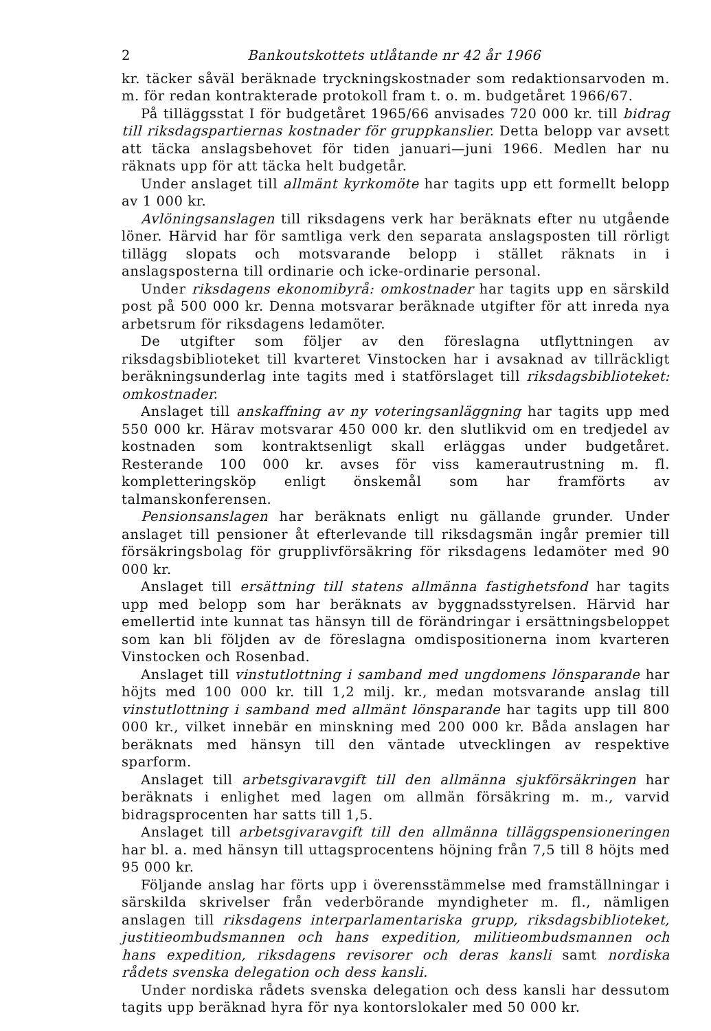2 Bankoutskottets utlåtande nr 42 år 1966
kr. täcker såväl beräknade tryckningskostnader som redaktionsarvoden m. m. för redan kontrakterade protokoll fram t. o. m. budgetåret 1966/67.
På tilläggsstat I för budgetåret 1965/66 anvisades 720 000 kr. till bidrag till riksdagspartiernas kostnader för gruppkanslier. Detta belopp var avsett att täcka anslagsbehovet för tiden januari—juni 1966. Medlen har nu räknats upp för att täcka helt budgetår.
Under anslaget till allmänt kyrkomöte har tagits upp ett formellt belopp av 1 000 kr.
Avlöningsanslagen till riksdagens verk har beräknats efter nu utgående löner. Härvid har för samtliga verk den separata anslagsposten till rörligt tillägg slopats och motsvarande belopp i stället räknats in i anslagsposterna till ordinarie och icke-ordinarie personal.
Under riksdagens ekonomibyrå: omkostnader har tagits upp en särskild post på 500 000 kr. Denna motsvarar beräknade utgifter för att inreda nya arbetsrum för riksdagens ledamöter.
De utgifter som följer av den föreslagna utflyttningen av riksdagsbiblioteket till kvarteret Vinstocken har i avsaknad av tillräckligt beräkningsunderlag inte tagits med i statförslaget till riksdagsbiblioteket: omkostnader.
Anslaget till anskaffning av ny voteringsanläggning har tagits upp med 550 000 kr. Härav motsvarar 450 000 kr. den slutlikvid om en tredjedel av kostnaden som kontraktsenligt skall erläggas under budgetåret. Resterande 100 000 kr. avses för viss kamerautrustning m. fl. kompletteringsköp enligt önskemål som har framförts av talmanskonferensen.
Pensionsanslagen har beräknats enligt nu gällande grunder. Under anslaget till pensioner åt efterlevande till riksdagsmän ingår premier till försäkringsbolag för grupplivförsäkring för riksdagens ledamöter med 90 000 kr.
Anslaget till ersättning till statens allmänna fastighetsfond har tagits upp med belopp som har beräknats av byggnadsstyrelsen. Härvid har emellertid inte kunnat tas hänsyn till de förändringar i ersättningsbeloppet som kan bli följden av de föreslagna omdispositionerna inom kvarteren Vinstocken och Rosenbad.
Anslaget till vinstutlottning i samband med ungdomens lönsparande har höjts med 100 000 kr. till 1,2 milj. kr., medan motsvarande anslag till vinstutlottning i samband med allmänt lönsparande har tagits upp till 800 000 kr., vilket innebär en minskning med 200 000 kr. Båda anslagen har beräknats med hänsyn till den väntade utvecklingen av respektive sparform.
Anslaget till arbetsgivaravgift till den allmänna sjukförsäkringen har beräknats i enlighet med lagen om allmän försäkring m. m., varvid bidragsprocenten har satts till 1,5.
Anslaget till arbetsgivaravgift till den allmänna tilläggspensioneringen har bl. a. med hänsyn till uttagsprocentens höjning från 7,5 till 8 höjts med 95 000 kr.
Följande anslag har förts upp i överensstämmelse med framställningar i särskilda skrivelser från vederbörande myndigheter m. fl., nämligen anslagen till riksdagens interparlamentariska grupp, riksdagsbiblioteket, justitieombudsmannen och hans expedition, militieombudsmannen och hans expedition, riksdagens revisorer och deras kansli samt nordiska rådets svenska delegation och dess kansli.
Under nordiska rådets svenska delegation och dess kansli har dessutom tagits upp beräknad hyra för nya kontorslokaler med 50 000 kr.